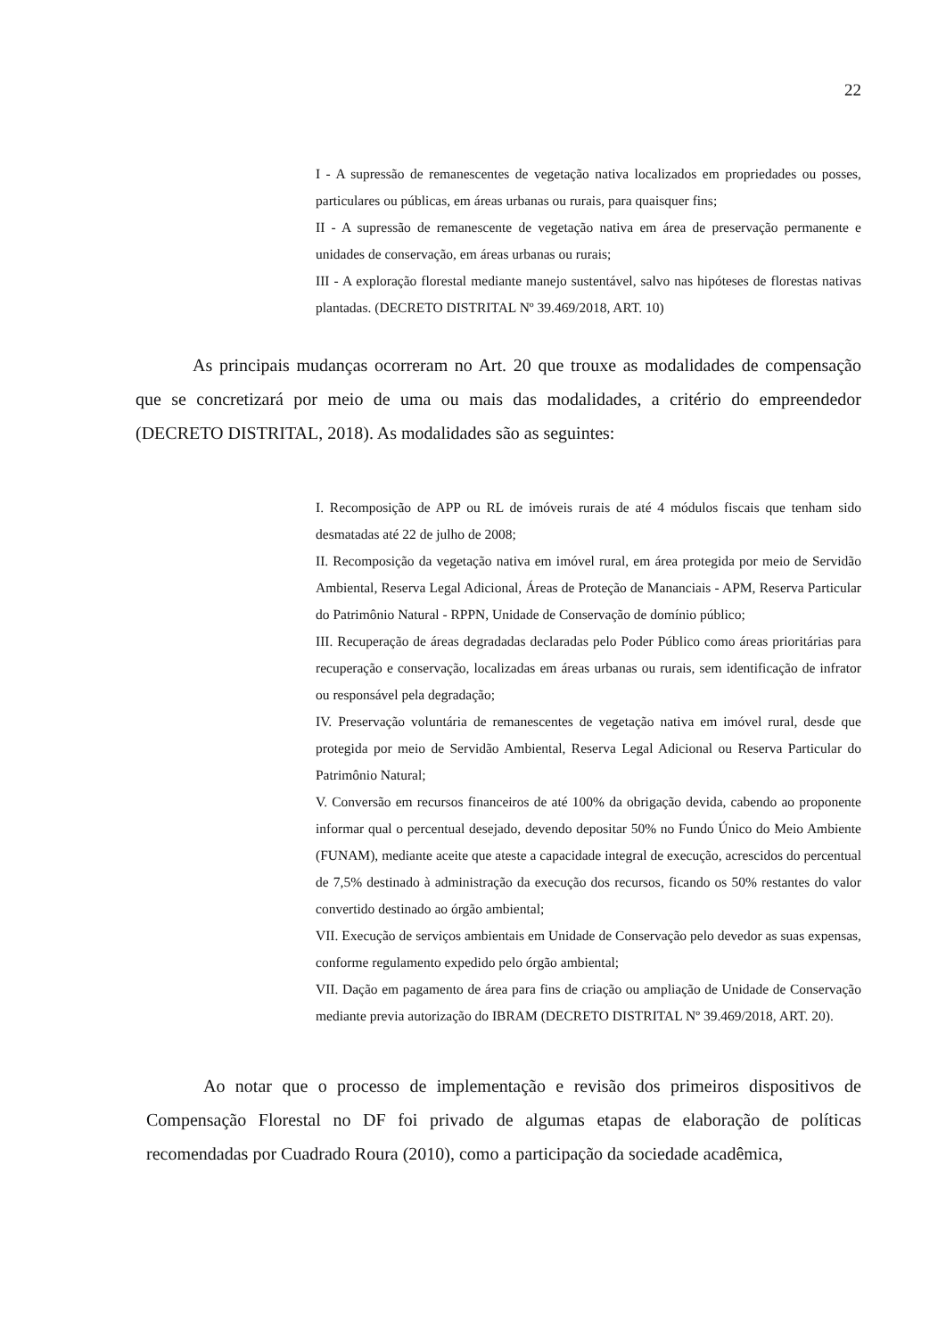22
I - A supressão de remanescentes de vegetação nativa localizados em propriedades ou posses, particulares ou públicas, em áreas urbanas ou rurais, para quaisquer fins;
II - A supressão de remanescente de vegetação nativa em área de preservação permanente e unidades de conservação, em áreas urbanas ou rurais;
III - A exploração florestal mediante manejo sustentável, salvo nas hipóteses de florestas nativas plantadas. (DECRETO DISTRITAL Nº 39.469/2018, ART. 10)
As principais mudanças ocorreram no Art. 20 que trouxe as modalidades de compensação que se concretizará por meio de uma ou mais das modalidades, a critério do empreendedor (DECRETO DISTRITAL, 2018). As modalidades são as seguintes:
I. Recomposição de APP ou RL de imóveis rurais de até 4 módulos fiscais que tenham sido desmatadas até 22 de julho de 2008;
II. Recomposição da vegetação nativa em imóvel rural, em área protegida por meio de Servidão Ambiental, Reserva Legal Adicional, Áreas de Proteção de Mananciais - APM, Reserva Particular do Patrimônio Natural - RPPN, Unidade de Conservação de domínio público;
III. Recuperação de áreas degradadas declaradas pelo Poder Público como áreas prioritárias para recuperação e conservação, localizadas em áreas urbanas ou rurais, sem identificação de infrator ou responsável pela degradação;
IV. Preservação voluntária de remanescentes de vegetação nativa em imóvel rural, desde que protegida por meio de Servidão Ambiental, Reserva Legal Adicional ou Reserva Particular do Patrimônio Natural;
V. Conversão em recursos financeiros de até 100% da obrigação devida, cabendo ao proponente informar qual o percentual desejado, devendo depositar 50% no Fundo Único do Meio Ambiente (FUNAM), mediante aceite que ateste a capacidade integral de execução, acrescidos do percentual de 7,5% destinado à administração da execução dos recursos, ficando os 50% restantes do valor convertido destinado ao órgão ambiental;
VII. Execução de serviços ambientais em Unidade de Conservação pelo devedor as suas expensas, conforme regulamento expedido pelo órgão ambiental;
VII. Dação em pagamento de área para fins de criação ou ampliação de Unidade de Conservação mediante previa autorização do IBRAM (DECRETO DISTRITAL Nº 39.469/2018, ART. 20).
Ao notar que o processo de implementação e revisão dos primeiros dispositivos de Compensação Florestal no DF foi privado de algumas etapas de elaboração de políticas recomendadas por Cuadrado Roura (2010), como a participação da sociedade acadêmica,